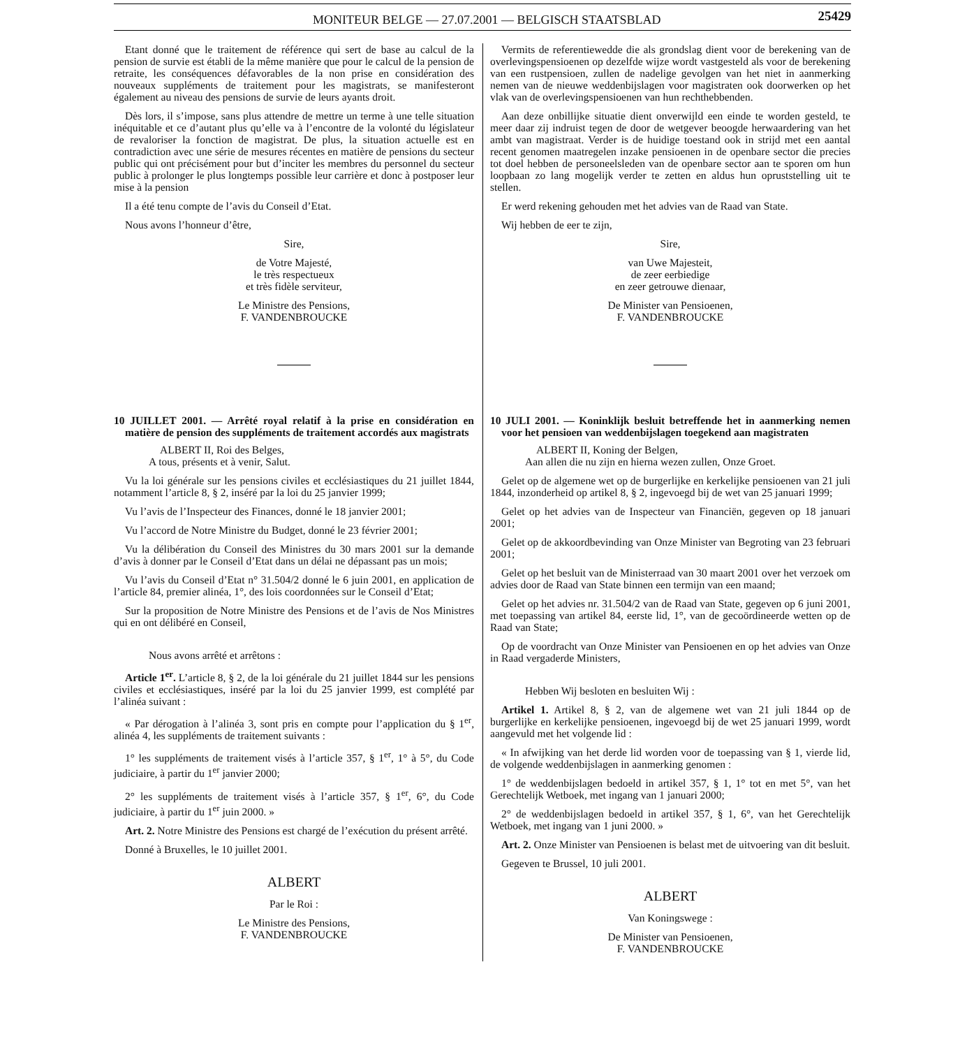MONITEUR BELGE — 27.07.2001 — BELGISCH STAATSBLAD 25429
Etant donné que le traitement de référence qui sert de base au calcul de la pension de survie est établi de la même manière que pour le calcul de la pension de retraite, les conséquences défavorables de la non prise en considération des nouveaux suppléments de traitement pour les magistrats, se manifesteront également au niveau des pensions de survie de leurs ayants droit.
Dès lors, il s’impose, sans plus attendre de mettre un terme à une telle situation inéquitable et ce d’autant plus qu’elle va à l’encontre de la volonté du législateur de revaloriser la fonction de magistrat. De plus, la situation actuelle est en contradiction avec une série de mesures récentes en matière de pensions du secteur public qui ont précisément pour but d’inciter les membres du personnel du secteur public à prolonger le plus longtemps possible leur carrière et donc à postposer leur mise à la pension
Il a été tenu compte de l’avis du Conseil d’Etat.
Nous avons l’honneur d’être,
Sire,
de Votre Majesté,
le très respectueux
et très fidèle serviteur,
Le Ministre des Pensions,
F. VANDENBROUCKE
10 JUILLET 2001. — Arrêté royal relatif à la prise en considération en matière de pension des suppléments de traitement accordés aux magistrats
ALBERT II, Roi des Belges,
A tous, présents et à venir, Salut.
Vu la loi générale sur les pensions civiles et ecclésiastiques du 21 juillet 1844, notamment l’article 8, § 2, inséré par la loi du 25 janvier 1999;
Vu l’avis de l’Inspecteur des Finances, donné le 18 janvier 2001;
Vu l’accord de Notre Ministre du Budget, donné le 23 février 2001;
Vu la délibération du Conseil des Ministres du 30 mars 2001 sur la demande d’avis à donner par le Conseil d’Etat dans un délai ne dépassant pas un mois;
Vu l’avis du Conseil d’Etat n° 31.504/2 donné le 6 juin 2001, en application de l’article 84, premier alinéa, 1°, des lois coordonnées sur le Conseil d’Etat;
Sur la proposition de Notre Ministre des Pensions et de l’avis de Nos Ministres qui en ont délibéré en Conseil,
Nous avons arrêté et arrêtons :
Article 1<sup>er</sup>. L’article 8, § 2, de la loi générale du 21 juillet 1844 sur les pensions civiles et ecclésiastiques, inséré par la loi du 25 janvier 1999, est complété par l’alinéa suivant :
« Par dérogation à l’alinéa 3, sont pris en compte pour l’application du § 1<sup>er</sup>, alinéa 4, les suppléments de traitement suivants :
1° les suppléments de traitement visés à l’article 357, § 1<sup>er</sup>, 1° à 5°, du Code judiciaire, à partir du 1<sup>er</sup> janvier 2000;
2° les suppléments de traitement visés à l’article 357, § 1<sup>er</sup>, 6°, du Code judiciaire, à partir du 1<sup>er</sup> juin 2000. »
Art. 2. Notre Ministre des Pensions est chargé de l’exécution du présent arrêté.
Donné à Bruxelles, le 10 juillet 2001.
ALBERT
Par le Roi :
Le Ministre des Pensions,
F. VANDENBROUCKE
Vermits de referentiewedde die als grondslag dient voor de berekening van de overlevingspensioenen op dezelfde wijze wordt vastgesteld als voor de berekening van een rustpensioen, zullen de nadelige gevolgen van het niet in aanmerking nemen van de nieuwe weddenbijslagen voor magistraten ook doorwerken op het vlak van de overlevingspensioenen van hun rechthebbenden.
Aan deze onbillijke situatie dient onverwijld een einde te worden gesteld, te meer daar zij indruist tegen de door de wetgever beoogde herwaardering van het ambt van magistraat. Verder is de huidige toestand ook in strijd met een aantal recent genomen maatregelen inzake pensioenen in de openbare sector die precies tot doel hebben de personeelsleden van de openbare sector aan te sporen om hun loopbaan zo lang mogelijk verder te zetten en aldus hun opruststelling uit te stellen.
Er werd rekening gehouden met het advies van de Raad van State.
Wij hebben de eer te zijn,
Sire,
van Uwe Majesteit,
de zeer eerbiedige
en zeer getrouwe dienaar,
De Minister van Pensioenen,
F. VANDENBROUCKE
10 JULI 2001. — Koninklijk besluit betreffende het in aanmerking nemen voor het pensioen van weddenbijslagen toegekend aan magistraten
ALBERT II, Koning der Belgen,
Aan allen die nu zijn en hierna wezen zullen, Onze Groet.
Gelet op de algemene wet op de burgerlijke en kerkelijke pensioenen van 21 juli 1844, inzonderheid op artikel 8, § 2, ingevoegd bij de wet van 25 januari 1999;
Gelet op het advies van de Inspecteur van Financiën, gegeven op 18 januari 2001;
Gelet op de akkoordbevinding van Onze Minister van Begroting van 23 februari 2001;
Gelet op het besluit van de Ministerraad van 30 maart 2001 over het verzoek om advies door de Raad van State binnen een termijn van een maand;
Gelet op het advies nr. 31.504/2 van de Raad van State, gegeven op 6 juni 2001, met toepassing van artikel 84, eerste lid, 1°, van de gecoördineerde wetten op de Raad van State;
Op de voordracht van Onze Minister van Pensioenen en op het advies van Onze in Raad vergaderde Ministers,
Hebben Wij besloten en besluiten Wij :
Artikel 1. Artikel 8, § 2, van de algemene wet van 21 juli 1844 op de burgerlijke en kerkelijke pensioenen, ingevoegd bij de wet 25 januari 1999, wordt aangevuld met het volgende lid :
« In afwijking van het derde lid worden voor de toepassing van § 1, vierde lid, de volgende weddenbijslagen in aanmerking genomen :
1° de weddenbijslagen bedoeld in artikel 357, § 1, 1° tot en met 5°, van het Gerechtelijk Wetboek, met ingang van 1 januari 2000;
2° de weddenbijslagen bedoeld in artikel 357, § 1, 6°, van het Gerechtelijk Wetboek, met ingang van 1 juni 2000. »
Art. 2. Onze Minister van Pensioenen is belast met de uitvoering van dit besluit.
Gegeven te Brussel, 10 juli 2001.
ALBERT
Van Koningswege :
De Minister van Pensioenen,
F. VANDENBROUCKE